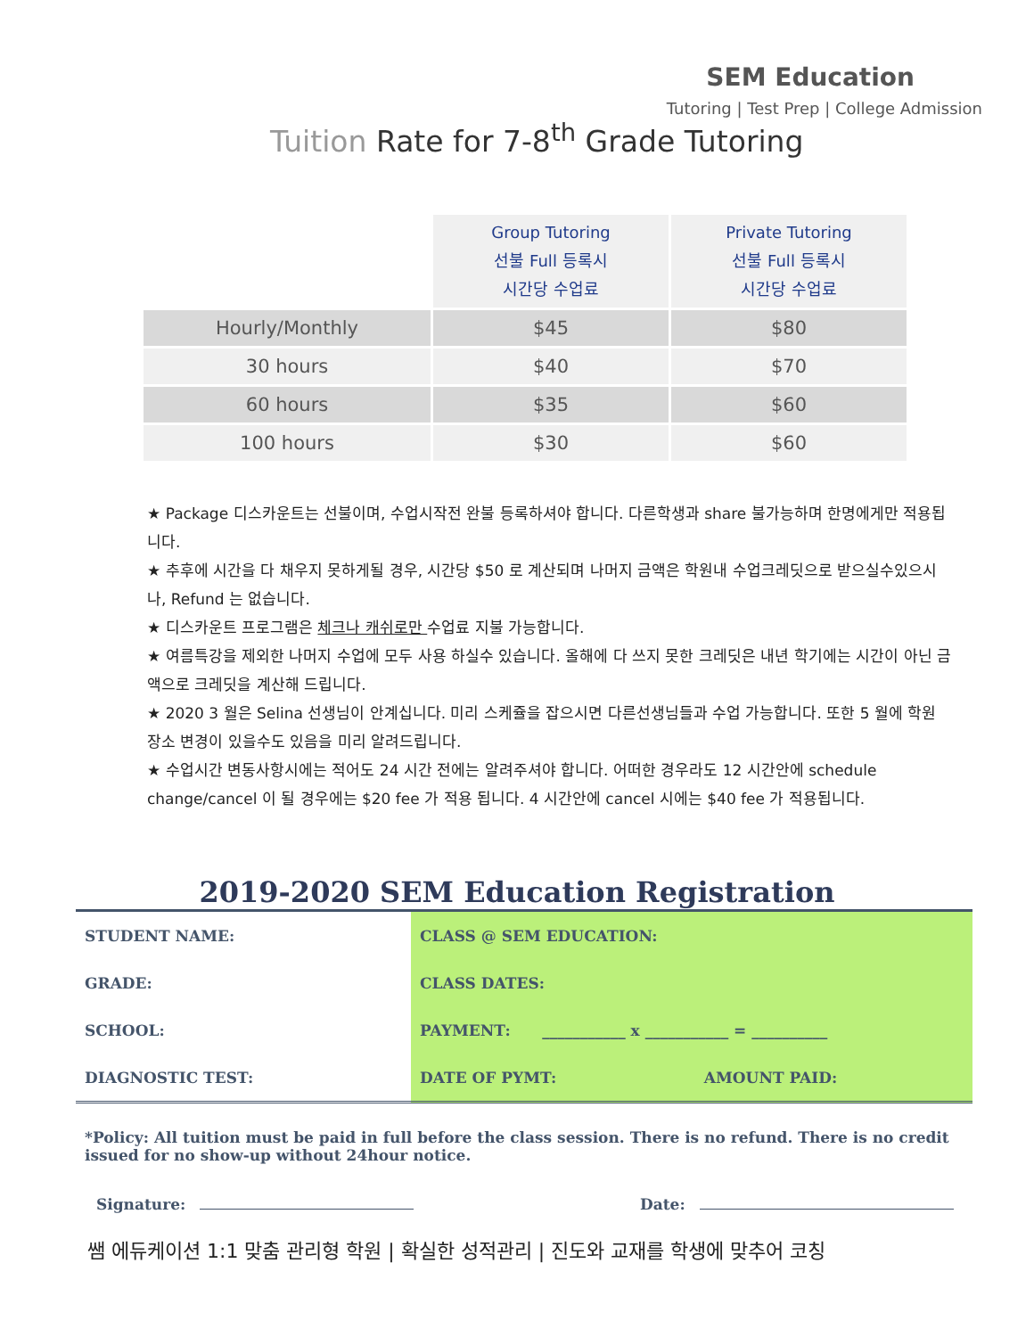SEM Education
Tutoring | Test Prep | College Admission
Tuition Rate for 7-8<sup>th</sup> Grade Tutoring
| | Group Tutoring 선불 Full 등록시 시간당 수업료 | Private Tutoring 선불 Full 등록시 시간당 수업료 |
| Hourly/Monthly | $45 | $80 |
| 30 hours | $40 | $70 |
| 60 hours | $35 | $60 |
| 100 hours | $30 | $60 |
★ Package 디스카운트는 선불이며, 수업시작전 완불 등록하셔야 합니다. 다른학생과 share 불가능하며 한명에게만 적용됩니다.
★ 추후에 시간을 다 채우지 못하게될 경우, 시간당 $50 로 계산되며 나머지 금액은 학원내 수업크레딧으로 받으실수있으시나, Refund 는 없습니다.
★ 디스카운트 프로그램은 체크나 캐쉬로만 수업료 지불 가능합니다.
★ 여름특강을 제외한 나머지 수업에 모두 사용 하실수 있습니다. 올해에 다 쓰지 못한 크레딧은 내년 학기에는 시간이 아닌 금액으로 크레딧을 계산해 드립니다.
★ 2020 3 월은 Selina 선생님이 안계십니다. 미리 스케쥴을 잡으시면 다른선생님들과 수업 가능합니다. 또한 5 월에 학원 장소 변경이 있을수도 있음을 미리 알려드립니다.
★ 수업시간 변동사항시에는 적어도 24 시간 전에는 알려주셔야 합니다. 어떠한 경우라도 12 시간안에 schedule change/cancel 이 될 경우에는 $20 fee 가 적용 됩니다. 4 시간안에 cancel 시에는 $40 fee 가 적용됩니다.
2019-2020 SEM Education Registration
| STUDENT NAME: | CLASS @ SEM EDUCATION: | |
| GRADE: | CLASS DATES: | |
| SCHOOL: | PAYMENT: ___________ x ___________ = __________ | |
| DIAGNOSTIC TEST: | DATE OF PYMT: | AMOUNT PAID: |
*Policy: All tuition must be paid in full before the class session. There is no refund. There is no credit issued for no show-up without 24hour notice.
Signature: Date:
쌤 에듀케이션 1:1 맞춤 관리형 학원 | 확실한 성적관리 | 진도와 교재를 학생에 맞추어 코칭